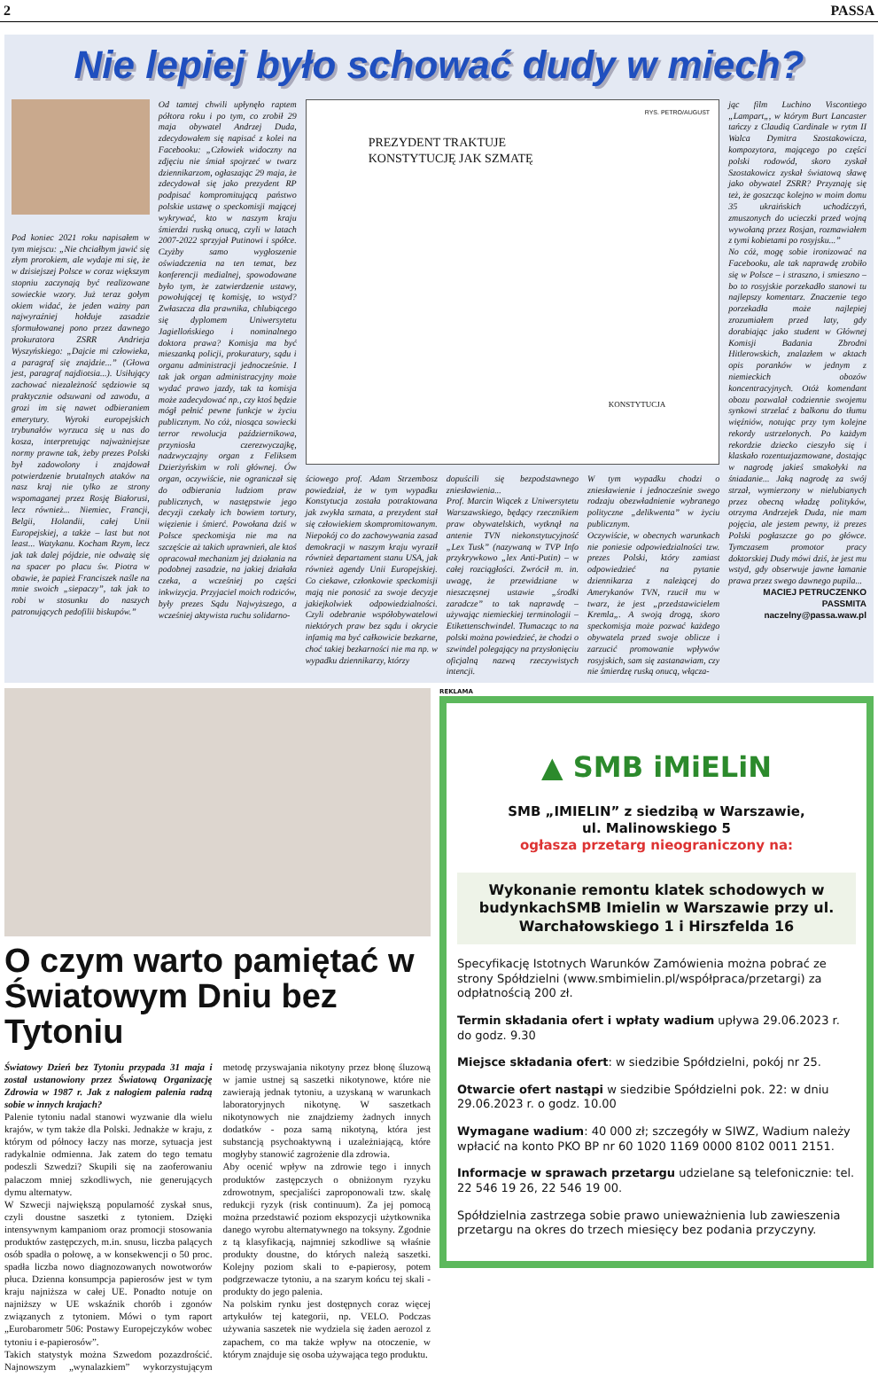2 PASSA
Nie lepiej było schować dudy w miech?
Pod koniec 2021 roku napisałem w tym miejscu: „Nie chciałbym jawić się złym prorokiem, ale wydaje mi się, że w dzisiejszej Polsce w coraz większym stopniu zaczynają być realizowane sowieckie wzory. Już teraz gołym okiem widać, że jeden ważny pan najwyraźniej hołduje zasadzie sformułowanej pono przez dawnego prokuratora ZSRR Andrieja Wyszyńskiego: „Dajcie mi człowieka, a paragraf się znajdzie...” (Głowa jest, paragraf najdiotsia...). Usiłujący zachować niezależność sędziowie są praktycznie odsuwani od zawodu, a grozi im się nawet odbieraniem emerytury. Wyroki europejskich trybunałów wyrzuca się u nas do kosza, interpretując najważniejsze normy prawne tak, żeby prezes Polski był zadowolony i znajdował potwierdzenie brutalnych ataków na nasz kraj nie tylko ze strony wspomaganej przez Rosję Białorusi, lecz również... Niemiec, Francji, Belgii, Holandii, całej Unii Europejskiej, a także – last but not least... Watykanu. Kocham Rzym, lecz jak tak dalej pójdzie, nie odważę się na spacer po placu św. Piotra w obawie, że papież Franciszek naśle na mnie swoich „siepaczy”, tak jak to robi w stosunku do naszych patronujących pedofilii biskupów.”
Od tamtej chwili upłynęło raptem półtora roku i po tym, co zrobił 29 maja obywatel Andrzej Duda, zdecydowałem się napisać z kolei na Facebooku: „Człowiek widoczny na zdjęciu nie śmiał spojrzeć w twarz dziennikarzom, ogłaszając 29 maja, że zdecydował się jako prezydent RP podpisać kompromitującą państwo polskie ustawę o speckomisji mającej wykrywać, kto w naszym kraju śmierdzi ruską onucą, czyli w latach 2007-2022 sprzyjał Putinowi i spółce. Czyżby samo wygłoszenie oświadczenia na ten temat, bez konferencji medialnej, spowodowane było tym, że zatwierdzenie ustawy, powołującej tę komisję, to wstyd? Zwłaszcza dla prawnika, chlubiącego się dyplomem Uniwersytetu Jagiellońskiego i nominalnego doktora prawa? Komisja ma być mieszanką policji, prokuratury, sądu i organu administracji jednocześnie. I tak jak organ administracyjny może wydać prawo jazdy, tak ta komisja może zadecydować np., czy ktoś będzie mógł pełnić pewne funkcje w życiu publicznym. No cóż, niosąca sowiecki terror rewolucja październikowa, przyniosła czerezwyczajkę, nadzwyczajny organ z Feliksem Dzierżyńskim w roli głównej. Ów organ, oczywiście, nie ograniczał się do odbierania ludziom praw publicznych, w następstwie jego decyzji czekały ich bowiem tortury, więzienie i śmierć. Powołana dziś w Polsce speckomisja nie ma na szczęście aż takich uprawnień, ale ktoś opracował mechanizm jej działania na podobnej zasadzie, na jakiej działała czeka, a wcześniej po części inkwizycja. Przyjaciel moich rodziców, były prezes Sądu Najwyższego, a wcześniej aktywista ruchu solidarno-
RYS. PETRO/AUGUST
PREZYDENT TRAKTUJE
KONSTYTUCJĘ JAK SZMATĘ
KONSTYTUCJA
ściowego prof. Adam Strzembosz powiedział, że w tym wypadku Konstytucja została potraktowana jak zwykła szmata, a prezydent stał się człowiekiem skompromitowanym. Niepokój co do zachowywania zasad demokracji w naszym kraju wyraził również departament stanu USA, jak również agendy Unii Europejskiej. Co ciekawe, członkowie speckomisji mają nie ponosić za swoje decyzje jakiejkolwiek odpowiedzialności. Czyli odebranie współobywatelowi niektórych praw bez sądu i okrycie infamią ma być całkowicie bezkarne, choć takiej bezkarności nie ma np. w wypadku dziennikarzy, którzy
dopuścili się bezpodstawnego zniesławienia...
Prof. Marcin Wiącek z Uniwersytetu Warszawskiego, będący rzecznikiem praw obywatelskich, wytknął na antenie TVN niekonstytucyjność „Lex Tusk” (nazywaną w TVP Info przykrywkowo „lex Anti-Putin) – w całej rozciągłości. Zwrócił m. in. uwagę, że przewidziane w nieszczęsnej ustawie „środki zaradcze” to tak naprawdę – używając niemieckiej terminologii – Etikettenschwindel. Tłumacząc to na polski można powiedzieć, że chodzi o szwindel polegający na przysłonięciu oficjalną nazwą rzeczywistych intencji.
W tym wypadku chodzi o zniesławienie i jednocześnie swego rodzaju obezwładnienie wybranego polityczne „delikwenta” w życiu publicznym.
Oczywiście, w obecnych warunkach nie poniesie odpowiedzialności tzw. prezes Polski, który zamiast odpowiedzieć na pytanie dziennikarza z należącej do Amerykanów TVN, rzucił mu w twarz, że jest „przedstawicielem Kremla„. A swoją drogą, skoro speckomisja może pozwać każdego obywatela przed swoje oblicze i zarzucić promowanie wpływów rosyjskich, sam się zastanawiam, czy nie śmierdzę ruską onucą, włącza-
jąc film Luchino Viscontiego „Lampart„, w którym Burt Lancaster tańczy z Claudią Cardinale w rytm II Walca Dymitra Szostakowicza, kompozytora, mającego po części polski rodowód, skoro zyskał Szostakowicz zyskał światową sławę jako obywatel ZSRR? Przyznaję się też, że goszcząc kolejno w moim domu 35 ukraińskich uchodźczyń, zmuszonych do ucieczki przed wojną wywołaną przez Rosjan, rozmawiałem z tymi kobietami po rosyjsku...”
No cóż, mogę sobie ironizować na Facebooku, ale tak naprawdę zrobiło się w Polsce – i strasznо, i smieszno – bo to rosyjskie porzekadło stanowi tu najlepszy komentarz. Znaczenie tego porzekadła może najlepiej zrozumiałem przed laty, gdy dorabiając jako student w Głównej Komisji Badania Zbrodni Hitlerowskich, znalazłem w aktach opis poranków w jednym z niemieckich obozów koncentracyjnych. Otóż komendant obozu pozwalał codziennie swojemu synkowi strzelać z balkonu do tłumu więźniów, notując przy tym kolejne rekordy ustrzelonych. Po każdym rekordzie dziecko cieszyło się i klaskało rozentuzjazmowane, dostając w nagrodę jakieś smakołyki na śniadanie... Jaką nagrodę za swój strzał, wymierzony w nielubianych przez obecną władzę polityków, otrzyma Andrzejek Duda, nie mam pojęcia, ale jestem pewny, iż prezes Polski pogłaszcze go po główce. Tymczasem promotor pracy doktorskiej Dudy mówi dziś, że jest mu wstyd, gdy obserwuje jawne łamanie prawa przez swego dawnego pupila...
MACIEJ PETRUCZENKO
PASSMITA
naczelny@passa.waw.pl
O czym warto pamiętać w Światowym Dniu bez Tytoniu
Światowy Dzień bez Tytoniu przypada 31 maja i został ustanowiony przez Światową Organizację Zdrowia w 1987 r. Jak z nałogiem palenia radzą sobie w innych krajach?
Palenie tytoniu nadal stanowi wyzwanie dla wielu krajów, w tym także dla Polski. Jednakże w kraju, z którym od północy łaczy nas morze, sytuacja jest radykalnie odmienna. Jak zatem do tego tematu podeszli Szwedzi? Skupili się na zaoferowaniu palaczom mniej szkodliwych, nie generujących dymu alternatyw.
W Szwecji największą popularność zyskał snus, czyli doustne saszetki z tytoniem. Dzięki intensywnym kampaniom oraz promocji stosowania produktów zastępczych, m.in. snusu, liczba palących osób spadła o połowę, a w konsekwencji o 50 proc. spadła liczba nowo diagnozowanych nowotworów płuca. Dzienna konsumpcja papierosów jest w tym kraju najniższa w całej UE. Ponadto notuje on najniższy w UE wskaźnik chorób i zgonów związanych z tytoniem. Mówi o tym raport „Eurobarometr 506: Postawy Europejczyków wobec tytoniu i e-papierosów”.
Takich statystyk można Szwedom pozazdrościć. Najnowszym „wynalazkiem” wykorzystującym metodę przyswajania nikotyny przez błonę śluzową w jamie ustnej są saszetki nikotynowe, które nie zawierają jednak tytoniu, a uzyskaną w warunkach laboratoryjnych nikotynę. W saszetkach nikotynowych nie znajdziemy żadnych innych dodatków - poza samą nikotyną, która jest substancją psychoaktywną i uzależniającą, które mogłyby stanowić zagrożenie dla zdrowia.
Aby ocenić wpływ na zdrowie tego i innych produktów zastępczych o obniżonym ryzyku zdrowotnym, specjaliści zaproponowali tzw. skalę redukcji ryzyk (risk continuum). Za jej pomocą można przedstawić poziom ekspozycji użytkownika danego wyrobu alternatywnego na toksyny. Zgodnie z tą klasyfikacją, najmniej szkodliwe są właśnie produkty doustne, do których należą saszetki. Kolejny poziom skali to e-papierosy, potem podgrzewacze tytoniu, a na szarym końcu tej skali - produkty do jego palenia.
Na polskim rynku jest dostępnych coraz więcej artykułów tej kategorii, np. VELO. Podczas używania saszetek nie wydziela się żaden aerozol z zapachem, co ma także wpływ na otoczenie, w którym znajduje się osoba używająca tego produktu.
REKLAMA
▲ SMB iMiELiN
SMB „IMIELIN” z siedzibą w Warszawie,
ul. Malinowskiego 5
ogłasza przetarg nieograniczony na:
Wykonanie remontu klatek schodowych w budynkachSMB Imielin w Warszawie przy ul. Warchałowskiego 1 i Hirszfelda 16
Specyfikację Istotnych Warunków Zamówienia można pobrać ze strony Spółdzielni (www.smbimielin.pl/współpraca/przetargi) za odpłatnością 200 zł.
Termin składania ofert i wpłaty wadium upływa 29.06.2023 r. do godz. 9.30
Miejsce składania ofert: w siedzibie Spółdzielni, pokój nr 25.
Otwarcie ofert nastąpi w siedzibie Spółdzielni pok. 22: w dniu 29.06.2023 r. o godz. 10.00
Wymagane wadium: 40 000 zł; szczegóły w SIWZ, Wadium należy wpłacić na konto PKO BP nr 60 1020 1169 0000 8102 0011 2151.
Informacje w sprawach przetargu udzielane są telefonicznie: tel. 22 546 19 26, 22 546 19 00.
Spółdzielnia zastrzega sobie prawo unieważnienia lub zawieszenia przetargu na okres do trzech miesięcy bez podania przyczyny.